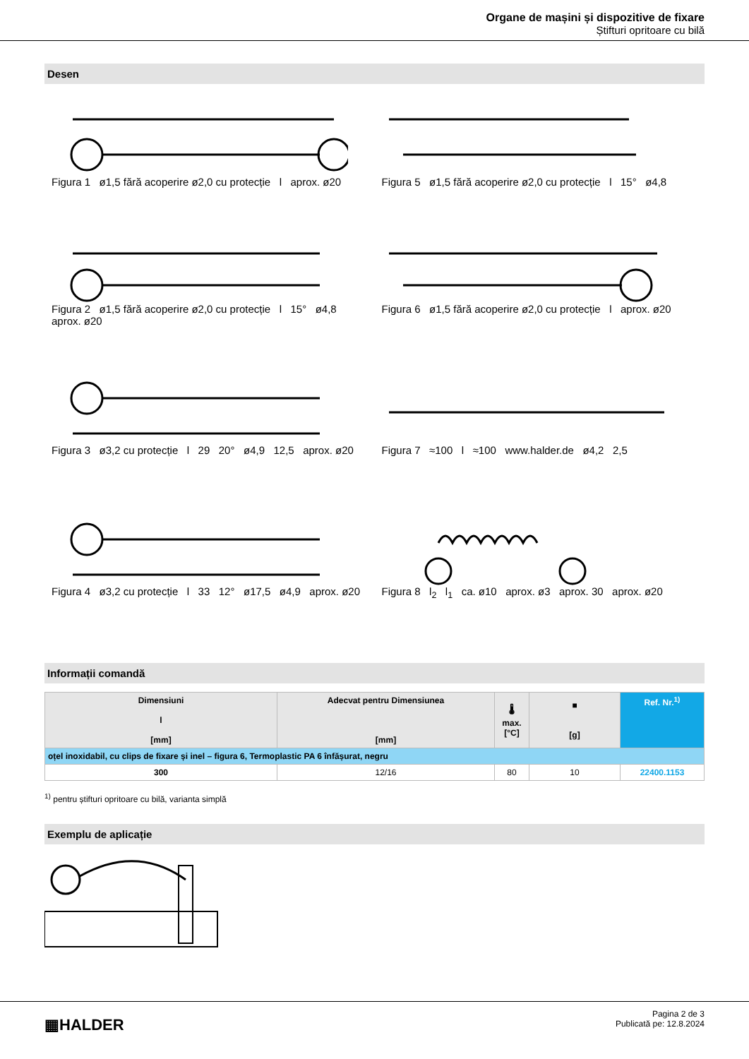Organe de mașini și dispozitive de fixare
Știfturi opritoare cu bilă
Desen
Figura 1 ø1,5 fără acoperire ø2,0 cu protecție l aprox. ø20
Figura 5 ø1,5 fără acoperire ø2,0 cu protecție l 15° ø4,8
Figura 2 ø1,5 fără acoperire ø2,0 cu protecție l 15° ø4,8 aprox. ø20
Figura 6 ø1,5 fără acoperire ø2,0 cu protecție l aprox. ø20
Figura 3 ø3,2 cu protecție l 29 20° ø4,9 12,5 aprox. ø20
Figura 7 ≈100 l ≈100 www.halder.de ø4,2 2,5
Figura 4 ø3,2 cu protecție l 33 12° ø17,5 ø4,9 aprox. ø20
Figura 8 l<sub>2</sub> l<sub>1</sub> ca. ø10 aprox. ø3 aprox. 30 aprox. ø20
Informații comandă
| Dimensiuni l [mm] | Adecvat pentru Dimensiunea [mm] | 🌡 max. [°C] | ■ [g] | Ref. Nr.<sup>1)</sup> |
| --- | --- | --- | --- | --- |
| oțel inoxidabil, cu clips de fixare și inel – figura 6, Termoplastic PA 6 înfășurat, negru | | | | |
| 300 | 12/16 | 80 | 10 | 22400.1153 |
<sup>1)</sup> pentru știfturi opritoare cu bilă, varianta simplă
Exemplu de aplicație
▦HALDER
Pagina 2 de 3
Publicată pe: 12.8.2024